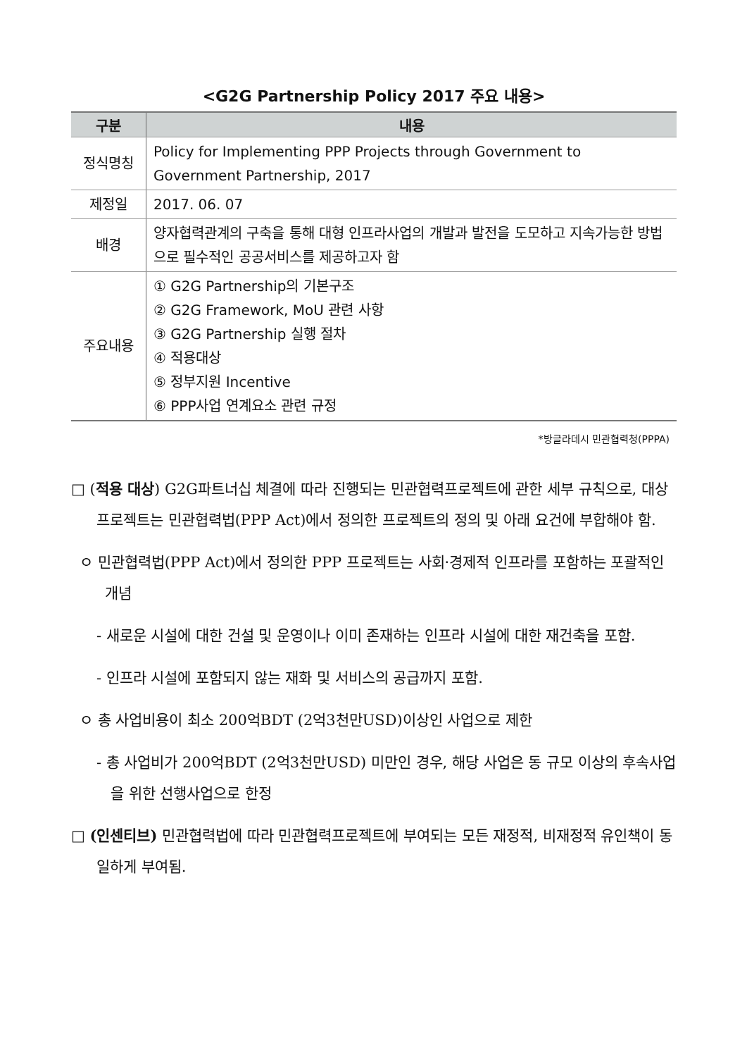<G2G Partnership Policy 2017 주요 내용>
| 구분 | 내용 |
| --- | --- |
| 정식명칭 | Policy for Implementing PPP Projects through Government to Government Partnership, 2017 |
| 제정일 | 2017. 06. 07 |
| 배경 | 양자협력관계의 구축을 통해 대형 인프라사업의 개발과 발전을 도모하고 지속가능한 방법으로 필수적인 공공서비스를 제공하고자 함 |
| 주요내용 | ① G2G Partnership의 기본구조 ② G2G Framework, MoU 관련 사항 ③ G2G Partnership 실행 절차 ④ 적용대상 ⑤ 정부지원 Incentive ⑥ PPP사업 연계요소 관련 규정 |
*방글라데시 민관협력청(PPPA)
□ (적용 대상) G2G파트너십 체결에 따라 진행되는 민관협력프로젝트에 관한 세부 규칙으로, 대상 프로젝트는 민관협력법(PPP Act)에서 정의한 프로젝트의 정의 및 아래 요건에 부합해야 함.
ㅇ 민관협력법(PPP Act)에서 정의한 PPP 프로젝트는 사회·경제적 인프라를 포함하는 포괄적인 개념
- 새로운 시설에 대한 건설 및 운영이나 이미 존재하는 인프라 시설에 대한 재건축을 포함.
- 인프라 시설에 포함되지 않는 재화 및 서비스의 공급까지 포함.
ㅇ 총 사업비용이 최소 200억BDT (2억3천만USD)이상인 사업으로 제한
- 총 사업비가 200억BDT (2억3천만USD) 미만인 경우, 해당 사업은 동 규모 이상의 후속사업을 위한 선행사업으로 한정
□ (인센티브) 민관협력법에 따라 민관협력프로젝트에 부여되는 모든 재정적, 비재정적 유인책이 동일하게 부여됨.